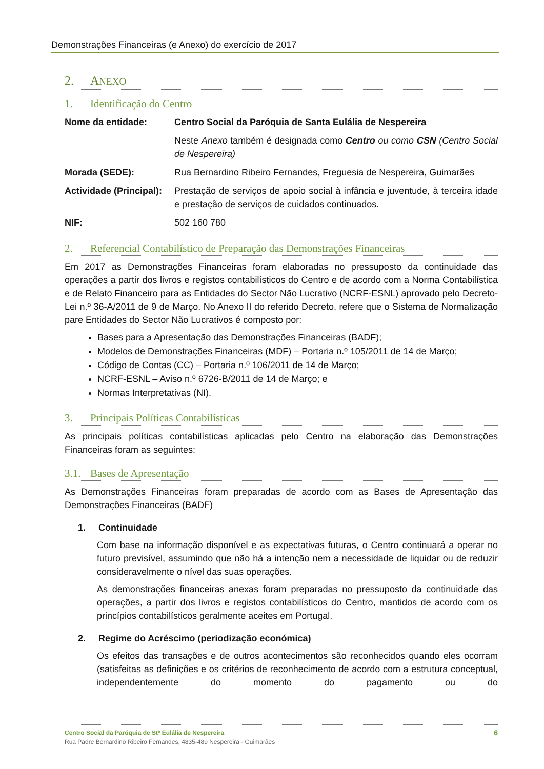Demonstrações Financeiras (e Anexo) do exercício de 2017
2. ANEXO
1. Identificação do Centro
| Nome da entidade: | Centro Social da Paróquia de Santa Eulália de Nespereira Neste Anexo também é designada como Centro ou como CSN (Centro Social de Nespereira) |
| Morada (SEDE): | Rua Bernardino Ribeiro Fernandes, Freguesia de Nespereira, Guimarães |
| Actividade (Principal): | Prestação de serviços de apoio social à infância e juventude, à terceira idade e prestação de serviços de cuidados continuados. |
| NIF: | 502 160 780 |
2. Referencial Contabilístico de Preparação das Demonstrações Financeiras
Em 2017 as Demonstrações Financeiras foram elaboradas no pressuposto da continuidade das operações a partir dos livros e registos contabilísticos do Centro e de acordo com a Norma Contabilística e de Relato Financeiro para as Entidades do Sector Não Lucrativo (NCRF-ESNL) aprovado pelo Decreto-Lei n.º 36-A/2011 de 9 de Março. No Anexo II do referido Decreto, refere que o Sistema de Normalização pare Entidades do Sector Não Lucrativos é composto por:
Bases para a Apresentação das Demonstrações Financeiras (BADF);
Modelos de Demonstrações Financeiras (MDF) – Portaria n.º 105/2011 de 14 de Março;
Código de Contas (CC) – Portaria n.º 106/2011 de 14 de Março;
NCRF-ESNL – Aviso n.º 6726-B/2011 de 14 de Março; e
Normas Interpretativas (NI).
3. Principais Políticas Contabilísticas
As principais políticas contabilísticas aplicadas pelo Centro na elaboração das Demonstrações Financeiras foram as seguintes:
3.1. Bases de Apresentação
As Demonstrações Financeiras foram preparadas de acordo com as Bases de Apresentação das Demonstrações Financeiras (BADF)
1. Continuidade
Com base na informação disponível e as expectativas futuras, o Centro continuará a operar no futuro previsível, assumindo que não há a intenção nem a necessidade de liquidar ou de reduzir consideravelmente o nível das suas operações.
As demonstrações financeiras anexas foram preparadas no pressuposto da continuidade das operações, a partir dos livros e registos contabilísticos do Centro, mantidos de acordo com os princípios contabilísticos geralmente aceites em Portugal.
2. Regime do Acréscimo (periodização económica)
Os efeitos das transações e de outros acontecimentos são reconhecidos quando eles ocorram (satisfeitas as definições e os critérios de reconhecimento de acordo com a estrutura conceptual, independentemente do momento do pagamento ou do
6 Centro Social da Paróquia de Stª Eulália de Nespereira
Rua Padre Bernardino Ribeiro Fernandes, 4835-489 Nespereira - Guimarães